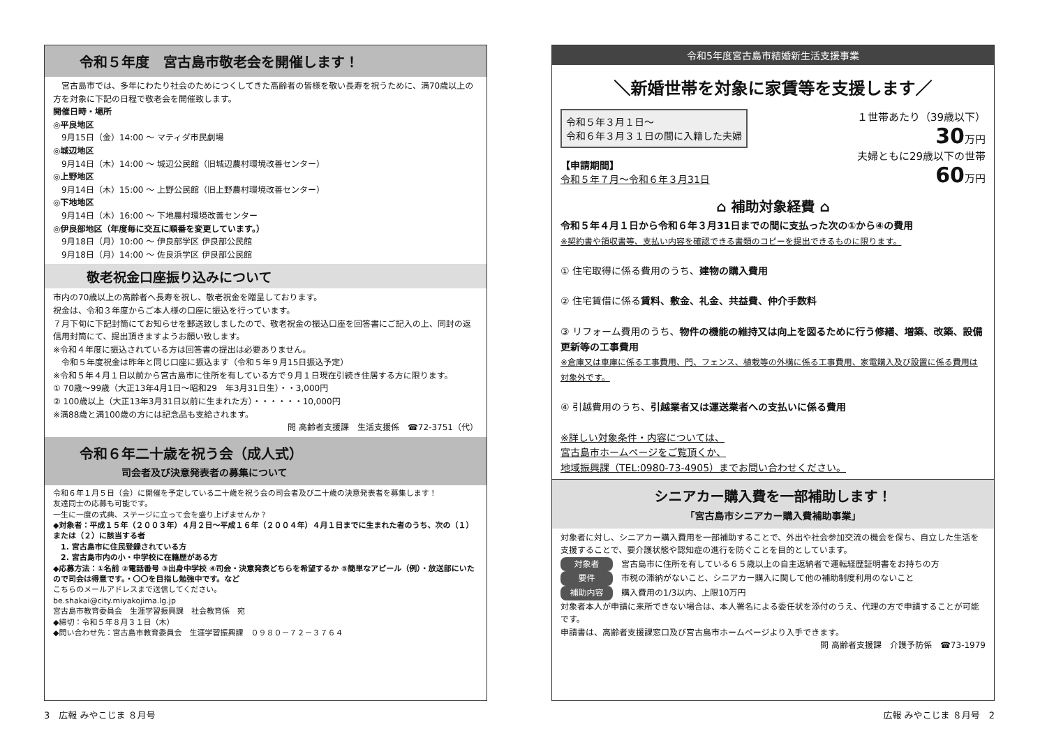令和５年度　宮古島市敬老会を開催します！
　宮古島市では、多年にわたり社会のためにつくしてきた高齢者の皆様を敬い長寿を祝うために、満70歳以上の方を対象に下記の日程で敬老会を開催致します。
開催日時・場所
◎平良地区
　9月15日（金）14:00 ～ マティダ市民劇場
◎城辺地区
　9月14日（木）14:00 ～ 城辺公民館（旧城辺農村環境改善センター）
◎上野地区
　9月14日（木）15:00 ～ 上野公民館（旧上野農村環境改善センター）
◎下地地区
　9月14日（木）16:00 ～ 下地農村環境改善センター
◎伊良部地区（年度毎に交互に順番を変更しています。）
　9月18日（月）10:00 ～ 伊良部学区 伊良部公民館
　9月18日（月）14:00 ～ 佐良浜学区 伊良部公民館
敬老祝金口座振り込みについて
市内の70歳以上の高齢者へ長寿を祝し、敬老祝金を贈呈しております。
祝金は、令和３年度からご本人様の口座に振込を行っています。
７月下旬に下記封筒にてお知らせを郵送致しましたので、敬老祝金の振込口座を回答書にご記入の上、同封の返信用封筒にて、提出頂きますようお願い致します。
※令和４年度に振込されている方は回答書の提出は必要ありません。
　令和５年度祝金は昨年と同じ口座に振込ます（令和５年９月15日振込予定）
※令和５年４月１日以前から宮古島市に住所を有している方で９月１日現在引続き住居する方に限ります。
① 70歳～99歳（大正13年4月1日～昭和29　年3月31日生）・・3,000円
② 100歳以上（大正13年3月31日以前に生まれた方）・・・・・・10,000円
※満88歳と満100歳の方には記念品も支給されます。
問 高齢者支援課　生活支援係　☎72-3751（代）
令和６年二十歳を祝う会（成人式）
司会者及び決意発表者の募集について
令和６年１月５日（金）に開催を予定している二十歳を祝う会の司会者及び二十歳の決意発表者を募集します！
友達同士の応募も可能です。
一生に一度の式典、ステージに立って会を盛り上げませんか？
◆対象者：平成１５年（２００３年）４月２日～平成１６年（２００４年）４月１日までに生まれた者のうち、次の（１）または（２）に該当する者
　1. 宮古島市に住民登録されている方
　2. 宮古島市内の小・中学校に在籍歴がある方
◆応募方法：①名前 ②電話番号 ③出身中学校 ④司会・決意発表どちらを希望するか ⑤簡単なアピール（例）・放送部にいたので司会は得意です。・〇〇を目指し勉強中です。など
こちらのメールアドレスまで送信してください。
be.shakai@city.miyakojima.lg.jp
宮古島市教育委員会　生涯学習振興課　社会教育係　宛
◆締切：令和５年８月３１日（木）
◆問い合わせ先：宮古島市教育委員会　生涯学習振興課　０９８０－７２－３７６４
令和5年度宮古島市結婚新生活支援事業
＼新婚世帯を対象に家賃等を支援します／
令和５年３月１日～
令和６年３月３１日の間に入籍した夫婦
【申請期間】
令和５年７月～令和６年３月31日
１世帯あたり（39歳以下）
30万円
夫婦ともに29歳以下の世帯
60万円
⌂ 補助対象経費 ⌂
令和５年４月１日から令和６年３月31日までの間に支払った次の①から④の費用
※契約書や領収書等、支払い内容を確認できる書類のコピーを提出できるものに限ります。
① 住宅取得に係る費用のうち、建物の購入費用
② 住宅賃借に係る賃料、敷金、礼金、共益費、仲介手数料
③ リフォーム費用のうち、物件の機能の維持又は向上を図るために行う修繕、増築、改築、設備更新等の工事費用
※倉庫又は車庫に係る工事費用、門、フェンス、植栽等の外構に係る工事費用、家電購入及び設置に係る費用は対象外です。
④ 引越費用のうち、引越業者又は運送業者への支払いに係る費用
※詳しい対象条件・内容については、
宮古島市ホームページをご覧頂くか、
地域振興課（TEL:0980-73-4905）までお問い合わせください。
シニアカー購入費を一部補助します！
「宮古島市シニアカー購入費補助事業」
対象者に対し、シニアカー購入費用を一部補助することで、外出や社会参加交流の機会を保ち、自立した生活を支援することで、要介護状態や認知症の進行を防ぐことを目的としています。
対象者 宮古島市に住所を有している６５歳以上の自主返納者で運転経歴証明書をお持ちの方
要件 市税の滞納がないこと、シニアカー購入に関して他の補助制度利用のないこと
補助内容 購入費用の1/3以内、上限10万円
対象者本人が申請に来所できない場合は、本人署名による委任状を添付のうえ、代理の方で申請することが可能です。
申請書は、高齢者支援課窓口及び宮古島市ホームページより入手できます。
問 高齢者支援課　介護予防係　☎73-1979
3　広報 みやこじま ８月号 広報 みやこじま ８月号　2